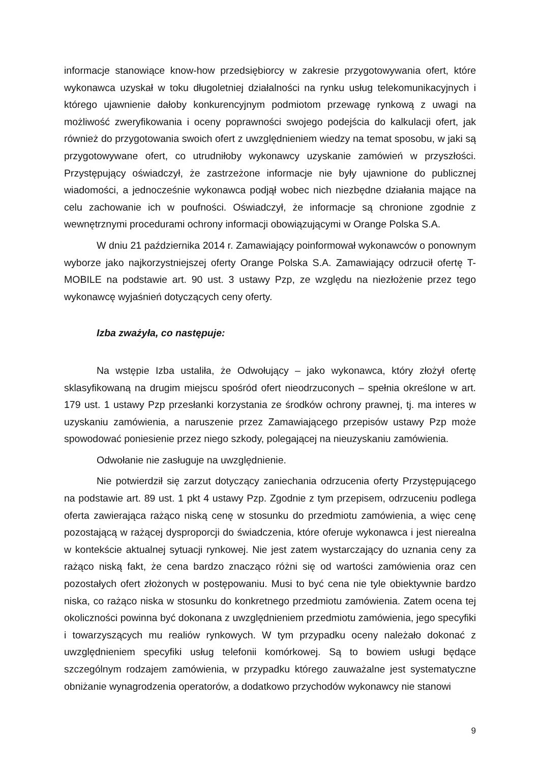informacje stanowiące know-how przedsiębiorcy w zakresie przygotowywania ofert, które wykonawca uzyskał w toku długoletniej działalności na rynku usług telekomunikacyjnych i którego ujawnienie dałoby konkurencyjnym podmiotom przewagę rynkową z uwagi na możliwość zweryfikowania i oceny poprawności swojego podejścia do kalkulacji ofert, jak również do przygotowania swoich ofert z uwzględnieniem wiedzy na temat sposobu, w jaki są przygotowywane ofert, co utrudniłoby wykonawcy uzyskanie zamówień w przyszłości. Przystępujący oświadczył, że zastrzeżone informacje nie były ujawnione do publicznej wiadomości, a jednocześnie wykonawca podjął wobec nich niezbędne działania mające na celu zachowanie ich w poufności. Oświadczył, że informacje są chronione zgodnie z wewnętrznymi procedurami ochrony informacji obowiązującymi w Orange Polska S.A.
W dniu 21 października 2014 r. Zamawiający poinformował wykonawców o ponownym wyborze jako najkorzystniejszej oferty Orange Polska S.A. Zamawiający odrzucił ofertę T-MOBILE na podstawie art. 90 ust. 3 ustawy Pzp, ze względu na niezłożenie przez tego wykonawcę wyjaśnień dotyczących ceny oferty.
Izba zważyła, co następuje:
Na wstępie Izba ustaliła, że Odwołujący – jako wykonawca, który złożył ofertę sklasyfikowaną na drugim miejscu spośród ofert nieodrzuconych – spełnia określone w art. 179 ust. 1 ustawy Pzp przesłanki korzystania ze środków ochrony prawnej, tj. ma interes w uzyskaniu zamówienia, a naruszenie przez Zamawiającego przepisów ustawy Pzp może spowodować poniesienie przez niego szkody, polegającej na nieuzyskaniu zamówienia.
Odwołanie nie zasługuje na uwzględnienie.
Nie potwierdził się zarzut dotyczący zaniechania odrzucenia oferty Przystępującego na podstawie art. 89 ust. 1 pkt 4 ustawy Pzp. Zgodnie z tym przepisem, odrzuceniu podlega oferta zawierająca rażąco niską cenę w stosunku do przedmiotu zamówienia, a więc cenę pozostającą w rażącej dysproporcji do świadczenia, które oferuje wykonawca i jest nierealna w kontekście aktualnej sytuacji rynkowej. Nie jest zatem wystarczający do uznania ceny za rażąco niską fakt, że cena bardzo znacząco różni się od wartości zamówienia oraz cen pozostałych ofert złożonych w postępowaniu. Musi to być cena nie tyle obiektywnie bardzo niska, co rażąco niska w stosunku do konkretnego przedmiotu zamówienia. Zatem ocena tej okoliczności powinna być dokonana z uwzględnieniem przedmiotu zamówienia, jego specyfiki i towarzyszących mu realiów rynkowych. W tym przypadku oceny należało dokonać z uwzględnieniem specyfiki usług telefonii komórkowej. Są to bowiem usługi będące szczególnym rodzajem zamówienia, w przypadku którego zauważalne jest systematyczne obniżanie wynagrodzenia operatorów, a dodatkowo przychodów wykonawcy nie stanowi
9